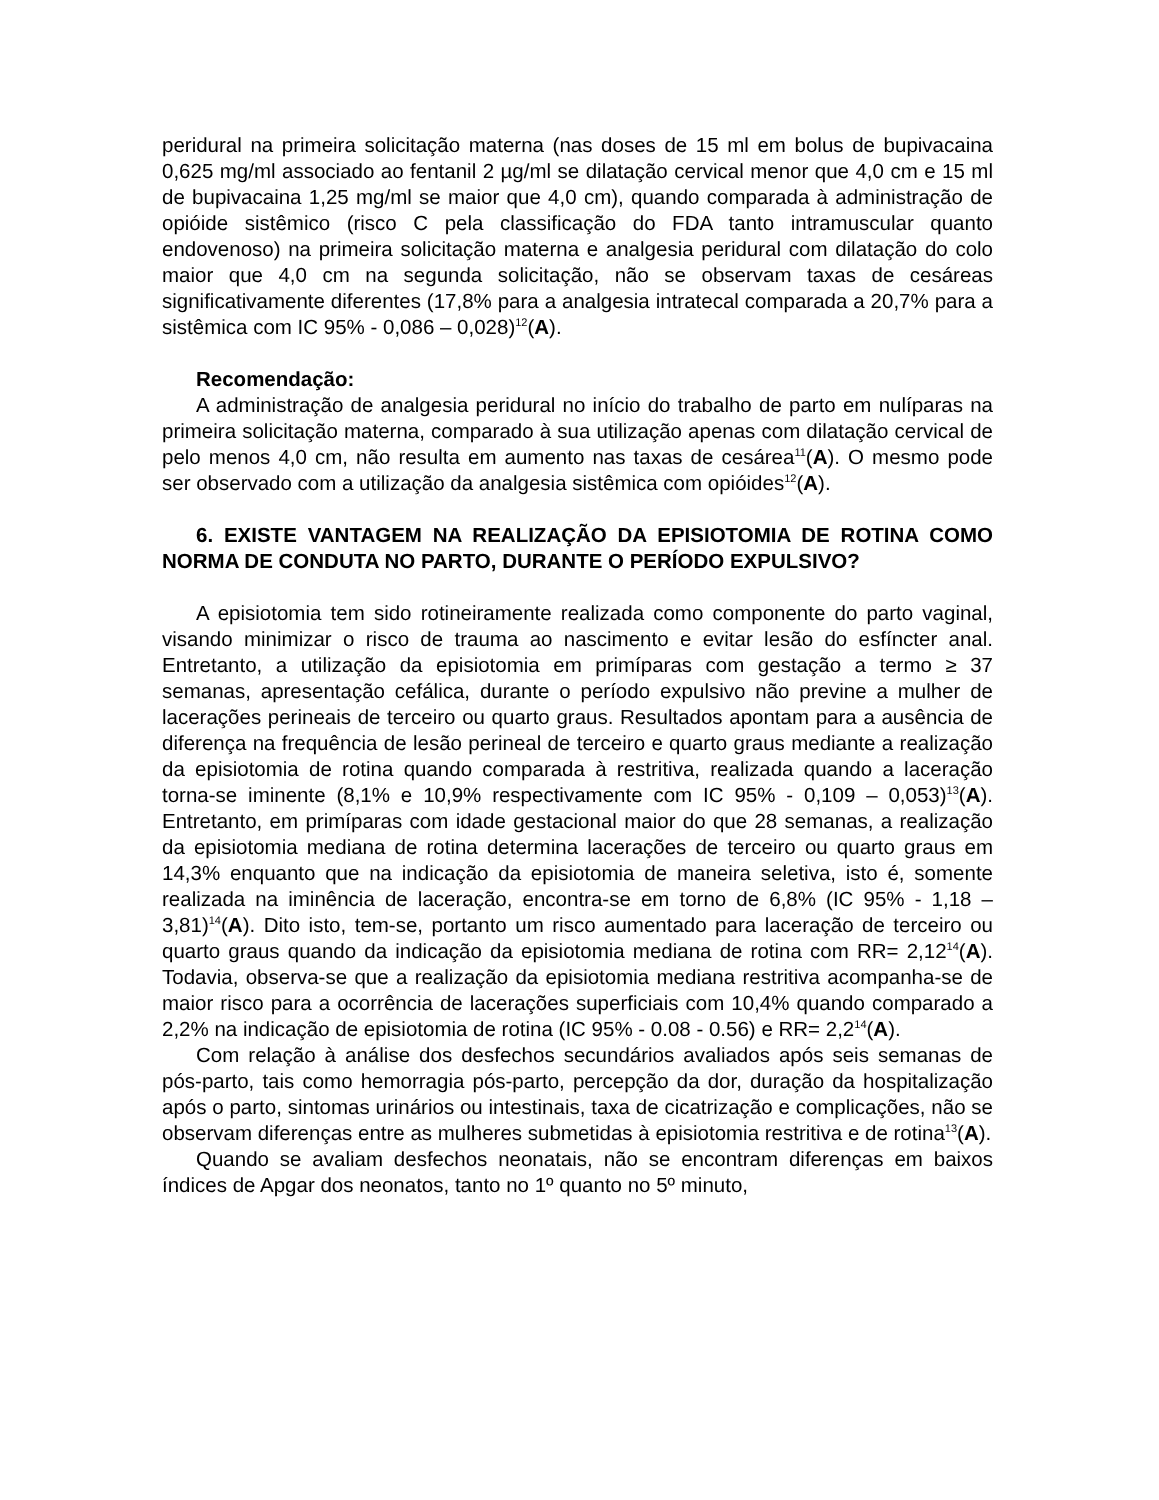peridural na primeira solicitação materna (nas doses de 15 ml em bolus de bupivacaina 0,625 mg/ml associado ao fentanil 2 µg/ml se dilatação cervical menor que 4,0 cm e 15 ml de bupivacaina 1,25 mg/ml se maior que 4,0 cm), quando comparada à administração de opióide sistêmico (risco C pela classificação do FDA tanto intramuscular quanto endovenoso) na primeira solicitação materna e analgesia peridural com dilatação do colo maior que 4,0 cm na segunda solicitação, não se observam taxas de cesáreas significativamente diferentes (17,8% para a analgesia intratecal comparada a 20,7% para a sistêmica com IC 95% - 0,086 – 0,028)<sup>12</sup>(A).
Recomendação:
A administração de analgesia peridural no início do trabalho de parto em nulíparas na primeira solicitação materna, comparado à sua utilização apenas com dilatação cervical de pelo menos 4,0 cm, não resulta em aumento nas taxas de cesárea<sup>11</sup>(A). O mesmo pode ser observado com a utilização da analgesia sistêmica com opióides<sup>12</sup>(A).
6. EXISTE VANTAGEM NA REALIZAÇÃO DA EPISIOTOMIA DE ROTINA COMO NORMA DE CONDUTA NO PARTO, DURANTE O PERÍODO EXPULSIVO?
A episiotomia tem sido rotineiramente realizada como componente do parto vaginal, visando minimizar o risco de trauma ao nascimento e evitar lesão do esfíncter anal. Entretanto, a utilização da episiotomia em primíparas com gestação a termo ≥ 37 semanas, apresentação cefálica, durante o período expulsivo não previne a mulher de lacerações perineais de terceiro ou quarto graus. Resultados apontam para a ausência de diferença na frequência de lesão perineal de terceiro e quarto graus mediante a realização da episiotomia de rotina quando comparada à restritiva, realizada quando a laceração torna-se iminente (8,1% e 10,9% respectivamente com IC 95% - 0,109 – 0,053)<sup>13</sup>(A). Entretanto, em primíparas com idade gestacional maior do que 28 semanas, a realização da episiotomia mediana de rotina determina lacerações de terceiro ou quarto graus em 14,3% enquanto que na indicação da episiotomia de maneira seletiva, isto é, somente realizada na iminência de laceração, encontra-se em torno de 6,8% (IC 95% - 1,18 – 3,81)<sup>14</sup>(A). Dito isto, tem-se, portanto um risco aumentado para laceração de terceiro ou quarto graus quando da indicação da episiotomia mediana de rotina com RR= 2,12<sup>14</sup>(A). Todavia, observa-se que a realização da episiotomia mediana restritiva acompanha-se de maior risco para a ocorrência de lacerações superficiais com 10,4% quando comparado a 2,2% na indicação de episiotomia de rotina (IC 95% - 0.08 - 0.56) e RR= 2,2<sup>14</sup>(A).
Com relação à análise dos desfechos secundários avaliados após seis semanas de pós-parto, tais como hemorragia pós-parto, percepção da dor, duração da hospitalização após o parto, sintomas urinários ou intestinais, taxa de cicatrização e complicações, não se observam diferenças entre as mulheres submetidas à episiotomia restritiva e de rotina<sup>13</sup>(A).
Quando se avaliam desfechos neonatais, não se encontram diferenças em baixos índices de Apgar dos neonatos, tanto no 1º quanto no 5º minuto,